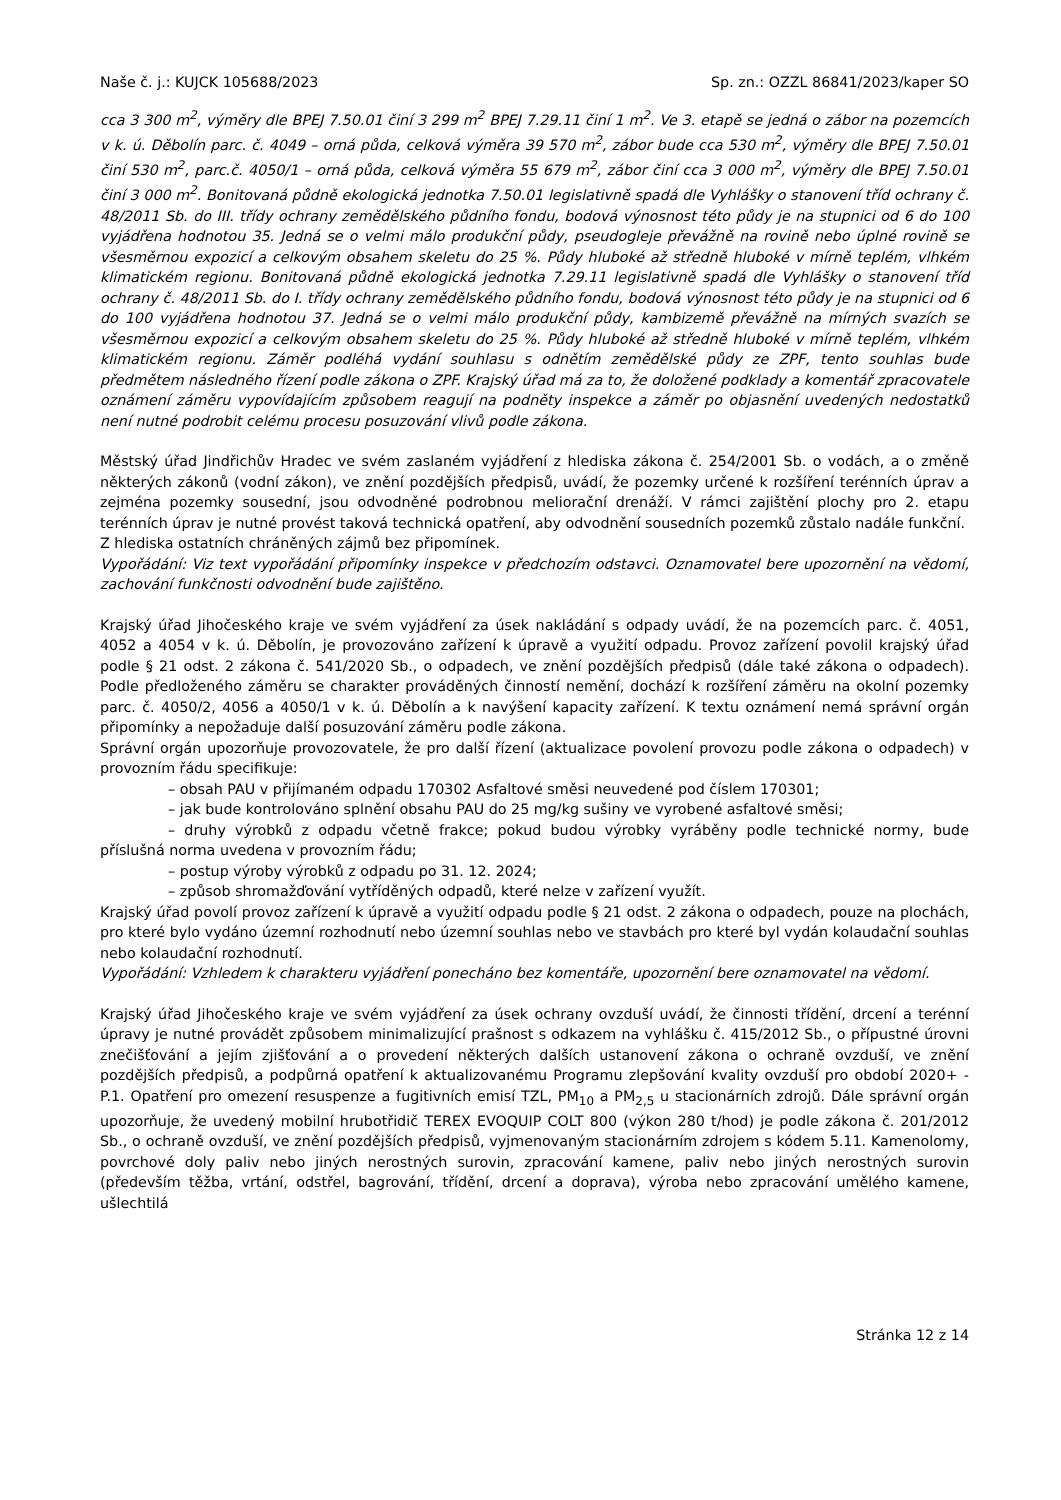Naše č. j.: KUJCK 105688/2023 Sp. zn.: OZZL 86841/2023/kaper SO
cca 3 300 m<sup>2</sup>, výměry dle BPEJ 7.50.01 činí 3 299 m<sup>2</sup> BPEJ 7.29.11 činí 1 m<sup>2</sup>. Ve 3. etapě se jedná o zábor na pozemcích v k. ú. Děbolín parc. č. 4049 – orná půda, celková výměra 39 570 m<sup>2</sup>, zábor bude cca 530 m<sup>2</sup>, výměry dle BPEJ 7.50.01 činí 530 m<sup>2</sup>, parc.č. 4050/1 – orná půda, celková výměra 55 679 m<sup>2</sup>, zábor činí cca 3 000 m<sup>2</sup>, výměry dle BPEJ 7.50.01 činí 3 000 m<sup>2</sup>. Bonitovaná půdně ekologická jednotka 7.50.01 legislativně spadá dle Vyhlášky o stanovení tříd ochrany č. 48/2011 Sb. do III. třídy ochrany zemědělského půdního fondu, bodová výnosnost této půdy je na stupnici od 6 do 100 vyjádřena hodnotou 35. Jedná se o velmi málo produkční půdy, pseudogleje převážně na rovině nebo úplné rovině se všesměrnou expozicí a celkovým obsahem skeletu do 25 %. Půdy hluboké až středně hluboké v mírně teplém, vlhkém klimatickém regionu. Bonitovaná půdně ekologická jednotka 7.29.11 legislativně spadá dle Vyhlášky o stanovení tříd ochrany č. 48/2011 Sb. do I. třídy ochrany zemědělského půdního fondu, bodová výnosnost této půdy je na stupnici od 6 do 100 vyjádřena hodnotou 37. Jedná se o velmi málo produkční půdy, kambizemě převážně na mírných svazích se všesměrnou expozicí a celkovým obsahem skeletu do 25 %. Půdy hluboké až středně hluboké v mírně teplém, vlhkém klimatickém regionu. Záměr podléhá vydání souhlasu s odnětím zemědělské půdy ze ZPF, tento souhlas bude předmětem následného řízení podle zákona o ZPF. Krajský úřad má za to, že doložené podklady a komentář zpracovatele oznámení záměru vypovídajícím způsobem reagují na podněty inspekce a záměr po objasnění uvedených nedostatků není nutné podrobit celému procesu posuzování vlivů podle zákona.
Městský úřad Jindřichův Hradec ve svém zaslaném vyjádření z hlediska zákona č. 254/2001 Sb. o vodách, a o změně některých zákonů (vodní zákon), ve znění pozdějších předpisů, uvádí, že pozemky určené k rozšíření terénních úprav a zejména pozemky sousední, jsou odvodněné podrobnou meliorační drenáží. V rámci zajištění plochy pro 2. etapu terénních úprav je nutné provést taková technická opatření, aby odvodnění sousedních pozemků zůstalo nadále funkční.
Z hlediska ostatních chráněných zájmů bez připomínek.
Vypořádání: Viz text vypořádání připomínky inspekce v předchozím odstavci. Oznamovatel bere upozornění na vědomí, zachování funkčnosti odvodnění bude zajištěno.
Krajský úřad Jihočeského kraje ve svém vyjádření za úsek nakládání s odpady uvádí, že na pozemcích parc. č. 4051, 4052 a 4054 v k. ú. Děbolín, je provozováno zařízení k úpravě a využití odpadu. Provoz zařízení povolil krajský úřad podle § 21 odst. 2 zákona č. 541/2020 Sb., o odpadech, ve znění pozdějších předpisů (dále také zákona o odpadech). Podle předloženého záměru se charakter prováděných činností nemění, dochází k rozšíření záměru na okolní pozemky parc. č. 4050/2, 4056 a 4050/1 v k. ú. Děbolín a k navýšení kapacity zařízení. K textu oznámení nemá správní orgán připomínky a nepožaduje další posuzování záměru podle zákona.
Správní orgán upozorňuje provozovatele, že pro další řízení (aktualizace povolení provozu podle zákona o odpadech) v provozním řádu specifikuje:
– obsah PAU v přijímaném odpadu 170302 Asfaltové směsi neuvedené pod číslem 170301;
– jak bude kontrolováno splnění obsahu PAU do 25 mg/kg sušiny ve vyrobené asfaltové směsi;
– druhy výrobků z odpadu včetně frakce; pokud budou výrobky vyráběny podle technické normy, bude příslušná norma uvedena v provozním řádu;
– postup výroby výrobků z odpadu po 31. 12. 2024;
– způsob shromažďování vytříděných odpadů, které nelze v zařízení využít.
Krajský úřad povolí provoz zařízení k úpravě a využití odpadu podle § 21 odst. 2 zákona o odpadech, pouze na plochách, pro které bylo vydáno územní rozhodnutí nebo územní souhlas nebo ve stavbách pro které byl vydán kolaudační souhlas nebo kolaudační rozhodnutí.
Vypořádání: Vzhledem k charakteru vyjádření ponecháno bez komentáře, upozornění bere oznamovatel na vědomí.
Krajský úřad Jihočeského kraje ve svém vyjádření za úsek ochrany ovzduší uvádí, že činnosti třídění, drcení a terénní úpravy je nutné provádět způsobem minimalizující prašnost s odkazem na vyhlášku č. 415/2012 Sb., o přípustné úrovni znečišťování a jejím zjišťování a o provedení některých dalších ustanovení zákona o ochraně ovzduší, ve znění pozdějších předpisů, a podpůrná opatření k aktualizovanému Programu zlepšování kvality ovzduší pro období 2020+ - P.1. Opatření pro omezení resuspenze a fugitivních emisí TZL, PM<sub>10</sub> a PM<sub>2,5</sub> u stacionárních zdrojů. Dále správní orgán upozorňuje, že uvedený mobilní hrubotřidič TEREX EVOQUIP COLT 800 (výkon 280 t/hod) je podle zákona č. 201/2012 Sb., o ochraně ovzduší, ve znění pozdějších předpisů, vyjmenovaným stacionárním zdrojem s kódem 5.11. Kamenolomy, povrchové doly paliv nebo jiných nerostných surovin, zpracování kamene, paliv nebo jiných nerostných surovin (především těžba, vrtání, odstřel, bagrování, třídění, drcení a doprava), výroba nebo zpracování umělého kamene, ušlechtilá
Stránka 12 z 14